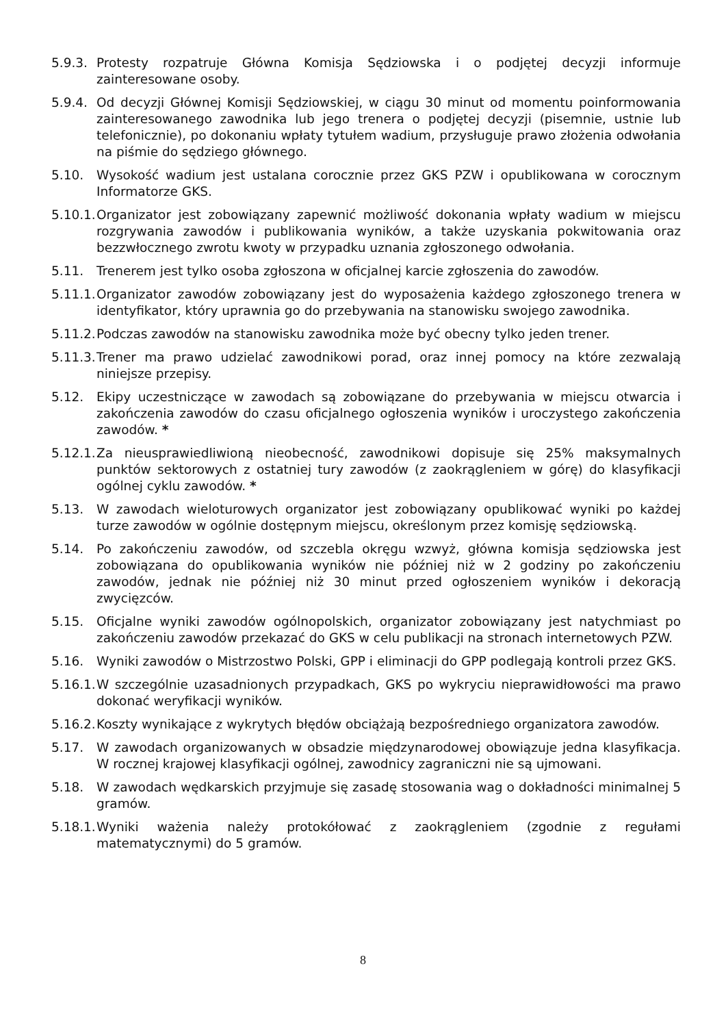5.9.3.
Protesty rozpatruje Główna Komisja Sędziowska i o podjętej decyzji informuje zainteresowane osoby.
5.9.4.
Od decyzji Głównej Komisji Sędziowskiej, w ciągu 30 minut od momentu poinformowania zainteresowanego zawodnika lub jego trenera o podjętej decyzji (pisemnie, ustnie lub telefonicznie), po dokonaniu wpłaty tytułem wadium, przysługuje prawo złożenia odwołania na piśmie do sędziego głównego.
5.10. Wysokość wadium jest ustalana corocznie przez GKS PZW i opublikowana w corocznym Informatorze GKS.
5.10.1.
Organizator jest zobowiązany zapewnić możliwość dokonania wpłaty wadium w miejscu rozgrywania zawodów i publikowania wyników, a także uzyskania pokwitowania oraz bezzwłocznego zwrotu kwoty w przypadku uznania zgłoszonego odwołania.
5.11. Trenerem jest tylko osoba zgłoszona w oficjalnej karcie zgłoszenia do zawodów.
5.11.1.
Organizator zawodów zobowiązany jest do wyposażenia każdego zgłoszonego trenera w identyfikator, który uprawnia go do przebywania na stanowisku swojego zawodnika.
5.11.2.
Podczas zawodów na stanowisku zawodnika może być obecny tylko jeden trener.
5.11.3.
Trener ma prawo udzielać zawodnikowi porad, oraz innej pomocy na które zezwalają niniejsze przepisy.
5.12. Ekipy uczestniczące w zawodach są zobowiązane do przebywania w miejscu otwarcia i zakończenia zawodów do czasu oficjalnego ogłoszenia wyników i uroczystego zakończenia zawodów. *
5.12.1.
Za nieusprawiedliwioną nieobecność, zawodnikowi dopisuje się 25% maksymalnych punktów sektorowych z ostatniej tury zawodów (z zaokrągleniem w górę) do klasyfikacji ogólnej cyklu zawodów. *
5.13. W zawodach wieloturowych organizator jest zobowiązany opublikować wyniki po każdej turze zawodów w ogólnie dostępnym miejscu, określonym przez komisję sędziowską.
5.14. Po zakończeniu zawodów, od szczebla okręgu wzwyż, główna komisja sędziowska jest zobowiązana do opublikowania wyników nie później niż w 2 godziny po zakończeniu zawodów, jednak nie później niż 30 minut przed ogłoszeniem wyników i dekoracją zwycięzców.
5.15. Oficjalne wyniki zawodów ogólnopolskich, organizator zobowiązany jest natychmiast po zakończeniu zawodów przekazać do GKS w celu publikacji na stronach internetowych PZW.
5.16. Wyniki zawodów o Mistrzostwo Polski, GPP i eliminacji do GPP podlegają kontroli przez GKS.
5.16.1.
W szczególnie uzasadnionych przypadkach, GKS po wykryciu nieprawidłowości ma prawo dokonać weryfikacji wyników.
5.16.2.
Koszty wynikające z wykrytych błędów obciążają bezpośredniego organizatora zawodów.
5.17. W zawodach organizowanych w obsadzie międzynarodowej obowiązuje jedna klasyfikacja. W rocznej krajowej klasyfikacji ogólnej, zawodnicy zagraniczni nie są ujmowani.
5.18. W zawodach wędkarskich przyjmuje się zasadę stosowania wag o dokładności minimalnej 5 gramów.
5.18.1.
Wyniki ważenia należy protokółować z zaokrągleniem (zgodnie z regułami matematycznymi) do 5 gramów.
8